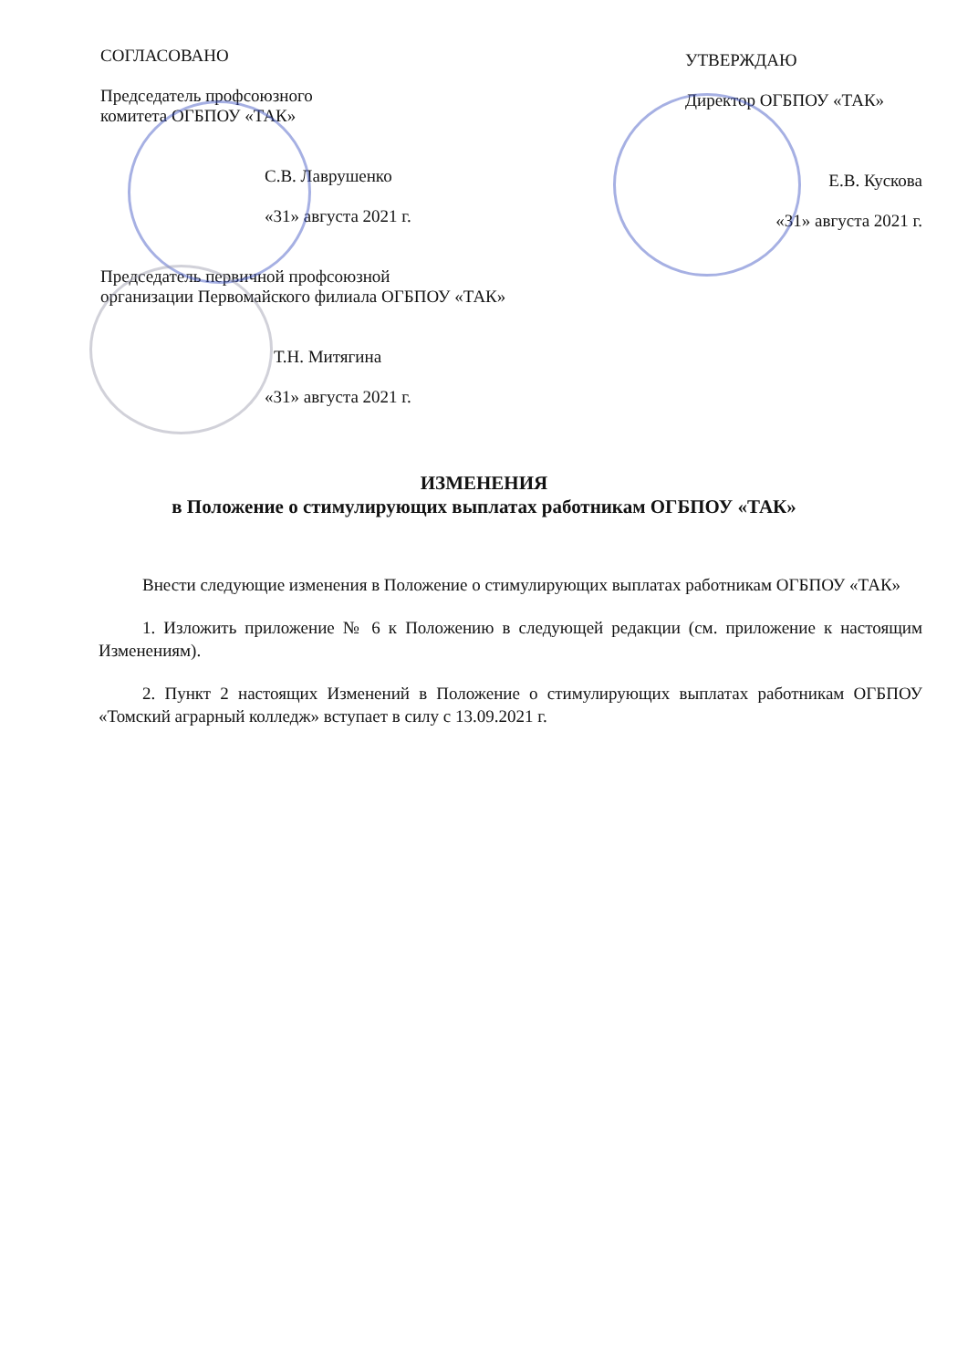СОГЛАСОВАНО
Председатель профсоюзного
комитета ОГБПОУ «ТАК»
С.В. Лаврушенко
«31» августа 2021 г.
Председатель первичной профсоюзной
организации Первомайского филиала ОГБПОУ «ТАК»
Т.Н. Митягина
«31» августа 2021 г.
УТВЕРЖДАЮ
Директор ОГБПОУ «ТАК»
Е.В. Кускова
«31» августа 2021 г.
ИЗМЕНЕНИЯ
в Положение о стимулирующих выплатах работникам ОГБПОУ «ТАК»
Внести следующие изменения в Положение о стимулирующих выплатах работникам ОГБПОУ «ТАК»
1. Изложить приложение № 6 к Положению в следующей редакции (см. приложение к настоящим Изменениям).
2. Пункт 2 настоящих Изменений в Положение о стимулирующих выплатах работникам ОГБПОУ «Томский аграрный колледж» вступает в силу с 13.09.2021 г.